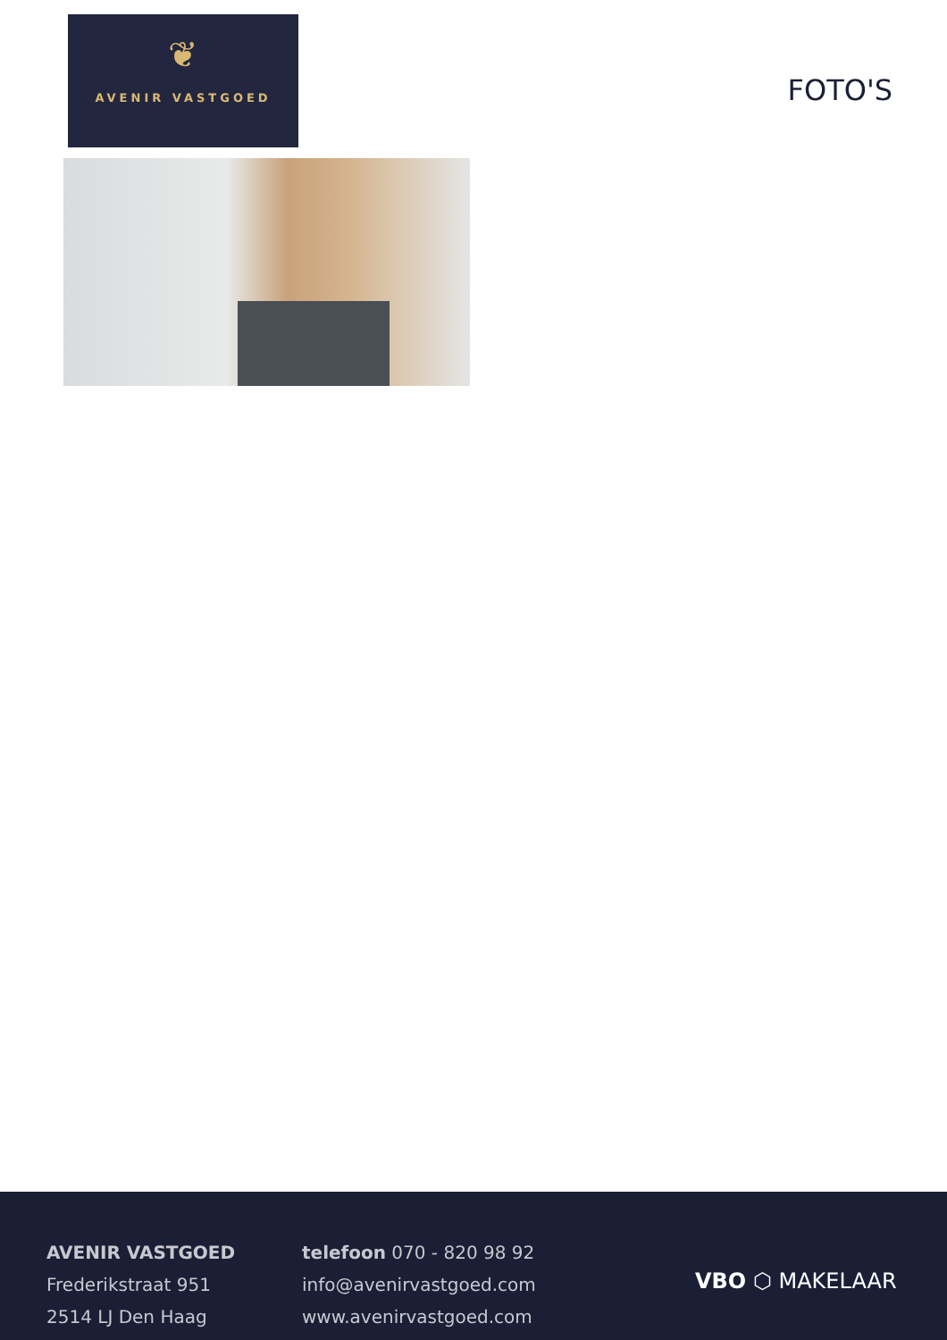❦
AVENIR VASTGOED
FOTO'S
AVENIR VASTGOED
Frederikstraat 951
2514 LJ Den Haag
telefoon 070 - 820 98 92
info@avenirvastgoed.com
www.avenirvastgoed.com
VBO ⬡ MAKELAAR